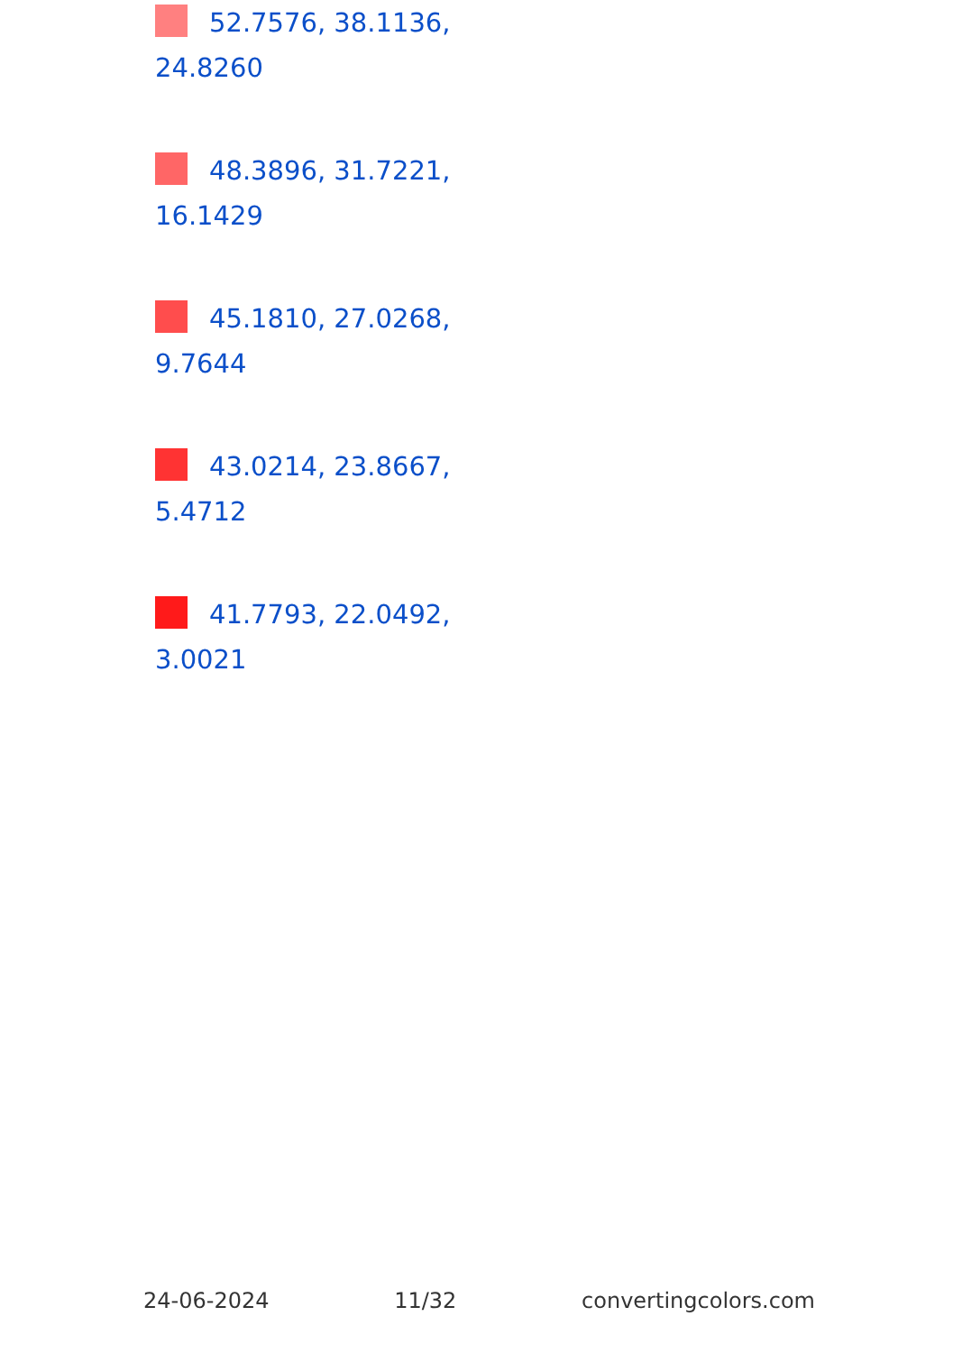52.7576, 38.1136, 24.8260
48.3896, 31.7221, 16.1429
45.1810, 27.0268, 9.7644
43.0214, 23.8667, 5.4712
41.7793, 22.0492, 3.0021
24-06-2024 11/32 convertingcolors.com